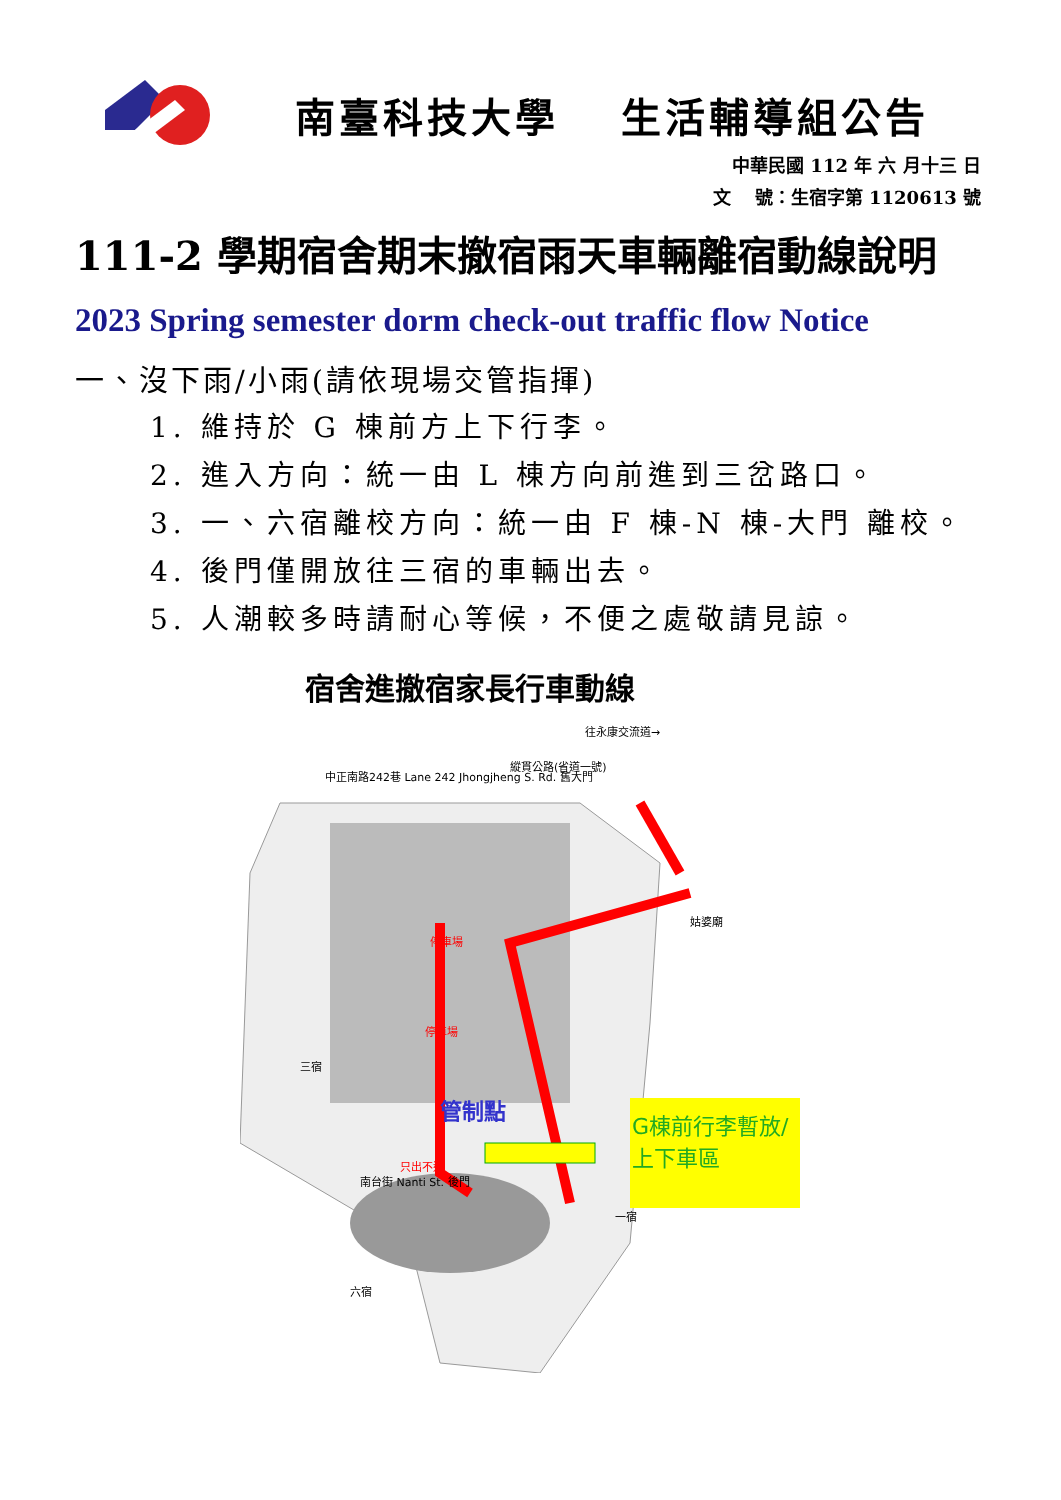南臺科技大學　 生活輔導組公告
中華民國 112 年 六 月十三 日
文　 號：生宿字第 1120613 號
111-2 學期宿舍期末撤宿雨天車輛離宿動線說明
2023 Spring semester dorm check-out traffic flow Notice
一、沒下雨/小雨(請依現場交管指揮)
1. 維持於 G 棟前方上下行李。
2. 進入方向：統一由 L 棟方向前進到三岔路口。
3. 一、六宿離校方向：統一由 F 棟-N 棟-大門 離校。
4. 後門僅開放往三宿的車輛出去。
5. 人潮較多時請耐心等候，不便之處敬請見諒。
宿舍進撤宿家長行車動線
往永康交流道→
縱貫公路(省道一號)
中正南路242巷 Lane 242 Jhongjheng S. Rd. 舊大門
姑婆廟
停車場
停車場
管制點
G棟前行李暫放/
上下車區
三宿
只出不進
南台街 Nanti St. 後門
一宿
六宿